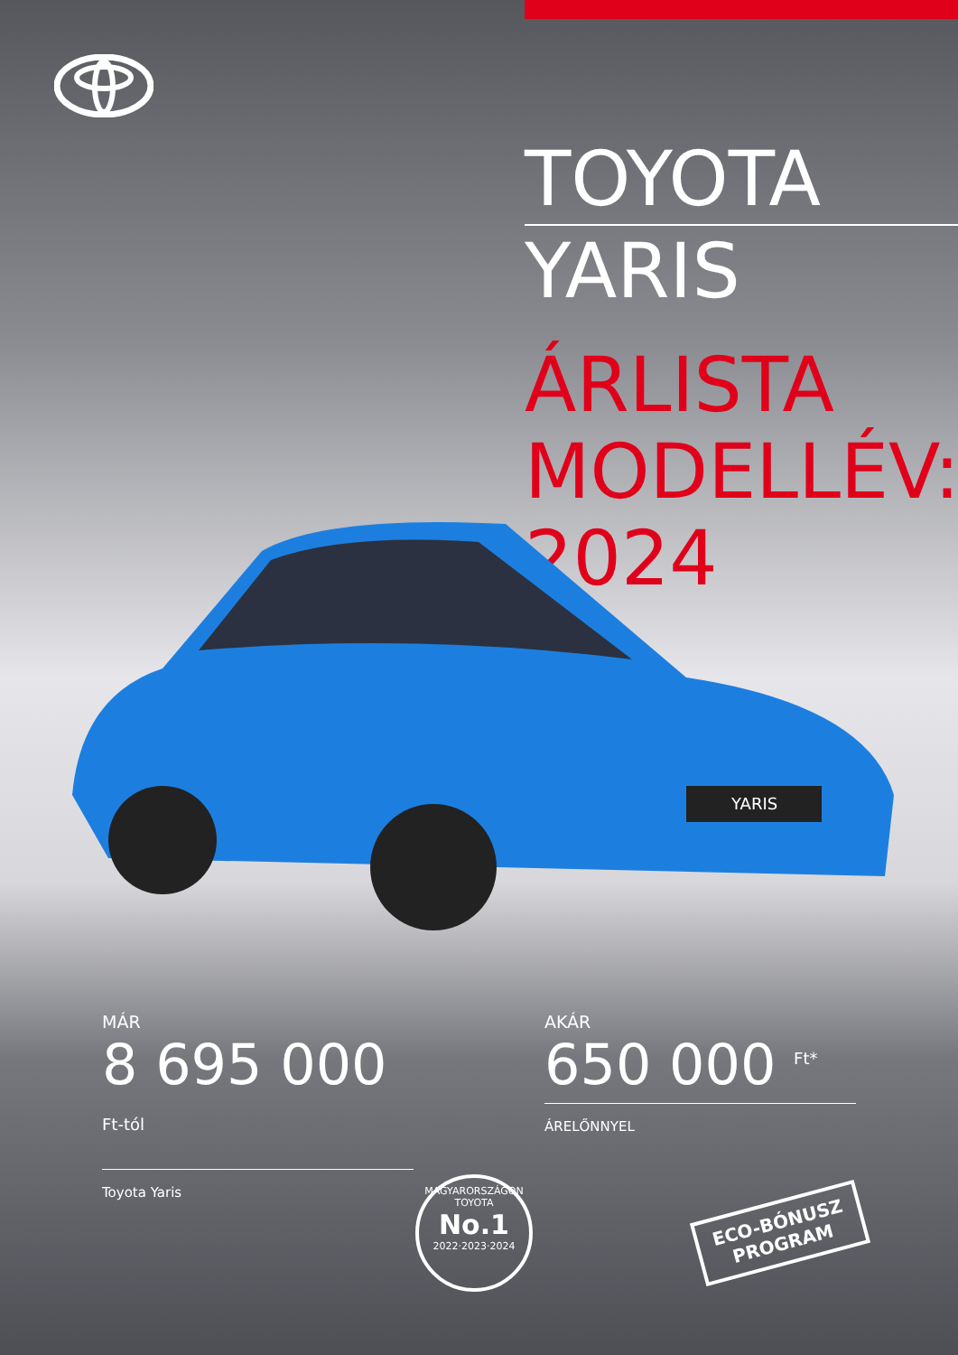TOYOTA
YARIS
ÁRLISTA
MODELLÉV: 2024
YARIS
MÁR
8 695 000 <sup>Ft-tól</sup>
Toyota Yaris
AKÁR
650 000 <sup>Ft*</sup>
ÁRELŐNNYEL
MAGYARORSZÁGON
TOYOTA
No.1
2022·2023·2024
ECO-BÓNUSZ
PROGRAM